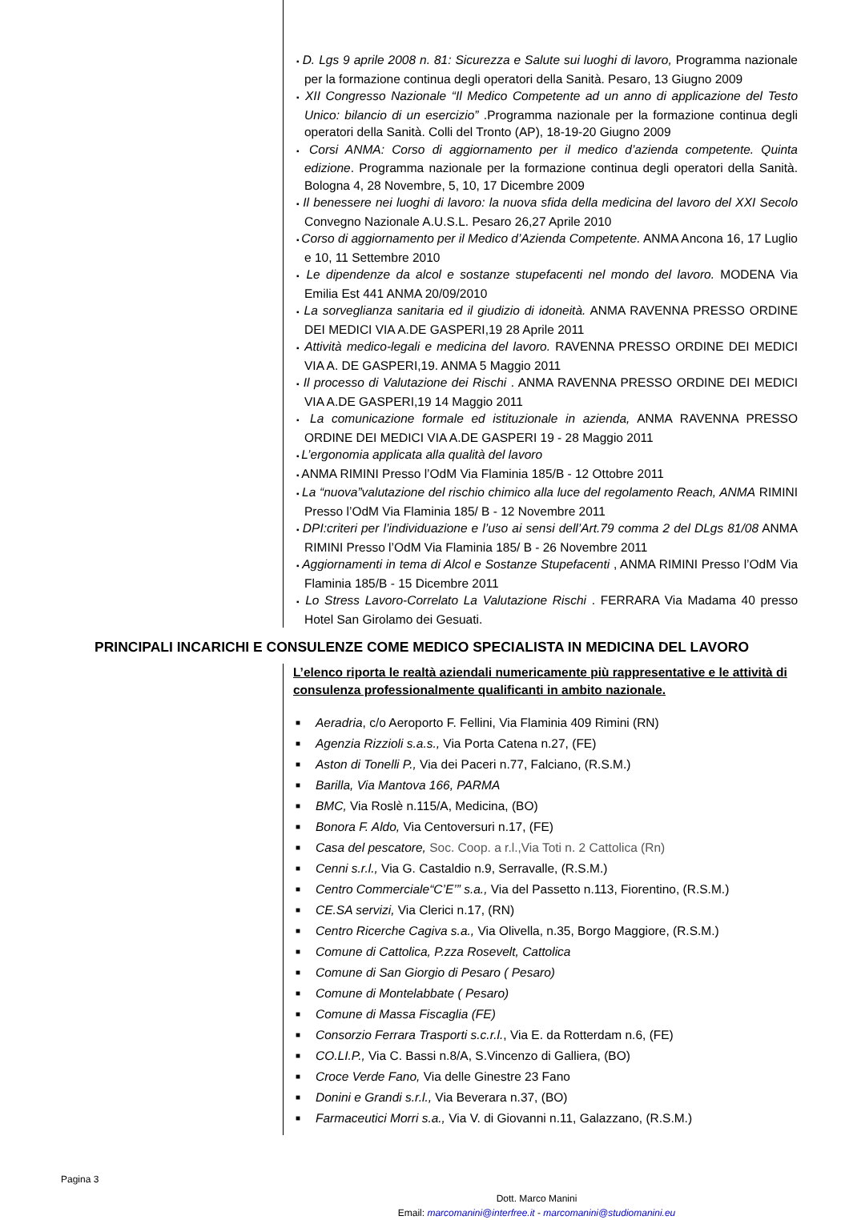D. Lgs 9 aprile 2008 n. 81: Sicurezza e Salute sui luoghi di lavoro, Programma nazionale per la formazione continua degli operatori della Sanità. Pesaro, 13 Giugno 2009
XII Congresso Nazionale “Il Medico Competente ad un anno di applicazione del Testo Unico: bilancio di un esercizio” .Programma nazionale per la formazione continua degli operatori della Sanità. Colli del Tronto (AP), 18-19-20 Giugno 2009
Corsi ANMA: Corso di aggiornamento per il medico d’azienda competente. Quinta edizione. Programma nazionale per la formazione continua degli operatori della Sanità. Bologna 4, 28 Novembre, 5, 10, 17 Dicembre 2009
Il benessere nei luoghi di lavoro: la nuova sfida della medicina del lavoro del XXI Secolo Convegno Nazionale A.U.S.L. Pesaro 26,27 Aprile 2010
Corso di aggiornamento per il Medico d’Azienda Competente. ANMA Ancona 16, 17 Luglio e 10, 11 Settembre 2010
Le dipendenze da alcol e sostanze stupefacenti nel mondo del lavoro. MODENA Via Emilia Est 441 ANMA 20/09/2010
La sorveglianza sanitaria ed il giudizio di idoneità. ANMA RAVENNA PRESSO ORDINE DEI MEDICI VIA A.DE GASPERI,19 28 Aprile 2011
Attività medico-legali e medicina del lavoro. RAVENNA PRESSO ORDINE DEI MEDICI VIA A. DE GASPERI,19. ANMA 5 Maggio 2011
Il processo di Valutazione dei Rischi . ANMA RAVENNA PRESSO ORDINE DEI MEDICI VIA A.DE GASPERI,19 14 Maggio 2011
La comunicazione formale ed istituzionale in azienda, ANMA RAVENNA PRESSO ORDINE DEI MEDICI VIA A.DE GASPERI 19 - 28 Maggio 2011
L’ergonomia applicata alla qualità del lavoro
ANMA RIMINI Presso l’OdM Via Flaminia 185/B - 12 Ottobre 2011
La “nuova”valutazione del rischio chimico alla luce del regolamento Reach, ANMA RIMINI Presso l’OdM Via Flaminia 185/ B - 12 Novembre 2011
DPI:criteri per l’individuazione e l’uso ai sensi dell’Art.79 comma 2 del DLgs 81/08 ANMA RIMINI Presso l’OdM Via Flaminia 185/ B - 26 Novembre 2011
Aggiornamenti in tema di Alcol e Sostanze Stupefacenti , ANMA RIMINI Presso l’OdM Via Flaminia 185/B - 15 Dicembre 2011
Lo Stress Lavoro-Correlato La Valutazione Rischi . FERRARA Via Madama 40 presso Hotel San Girolamo dei Gesuati.
PRINCIPALI INCARICHI E CONSULENZE COME MEDICO SPECIALISTA IN MEDICINA DEL LAVORO
L’elenco riporta le realtà aziendali numericamente più rappresentative e le attività di consulenza professionalmente qualificanti in ambito nazionale.
■ Aeradria, c/o Aeroporto F. Fellini, Via Flaminia 409 Rimini (RN)
■ Agenzia Rizzioli s.a.s., Via Porta Catena n.27, (FE)
■ Aston di Tonelli P., Via dei Paceri n.77, Falciano, (R.S.M.)
■ Barilla, Via Mantova 166, PARMA
■ BMC, Via Roslè n.115/A, Medicina, (BO)
■ Bonora F. Aldo, Via Centoversuri n.17, (FE)
■ Casa del pescatore, Soc. Coop. a r.l.,Via Toti n. 2 Cattolica (Rn)
■ Cenni s.r.l., Via G. Castaldio n.9, Serravalle, (R.S.M.)
■ Centro Commerciale“C’E’” s.a., Via del Passetto n.113, Fiorentino, (R.S.M.)
■ CE.SA servizi, Via Clerici n.17, (RN)
■ Centro Ricerche Cagiva s.a., Via Olivella, n.35, Borgo Maggiore, (R.S.M.)
■ Comune di Cattolica, P.zza Rosevelt, Cattolica
■ Comune di San Giorgio di Pesaro ( Pesaro)
■ Comune di Montelabbate ( Pesaro)
■ Comune di Massa Fiscaglia (FE)
■ Consorzio Ferrara Trasporti s.c.r.l., Via E. da Rotterdam n.6, (FE)
■ CO.LI.P., Via C. Bassi n.8/A, S.Vincenzo di Galliera, (BO)
■ Croce Verde Fano, Via delle Ginestre 23 Fano
■ Donini e Grandi s.r.l., Via Beverara n.37, (BO)
■ Farmaceutici Morri s.a., Via V. di Giovanni n.11, Galazzano, (R.S.M.)
Pagina 3
Dott. Marco Manini
Email: marcomanini@interfree.it - marcomanini@studiomanini.eu